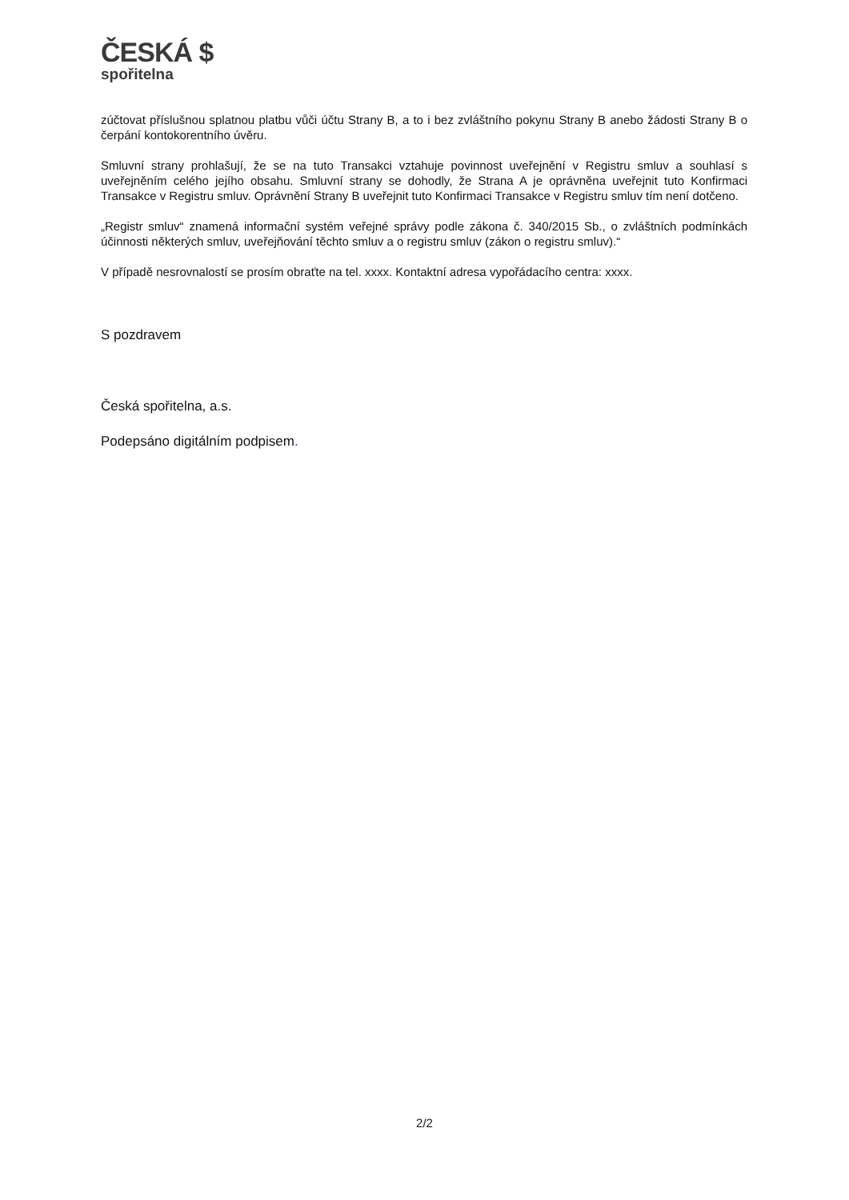ČESKÁ $
spořitelna
zúčtovat příslušnou splatnou platbu vůči účtu Strany B, a to i bez zvláštního pokynu Strany B anebo žádosti Strany B o čerpání kontokorentního úvěru.
Smluvní strany prohlašují, že se na tuto Transakci vztahuje povinnost uveřejnění v Registru smluv a souhlasí s uveřejněním celého jejího obsahu. Smluvní strany se dohodly, že Strana A je oprávněna uveřejnit tuto Konfirmaci Transakce v Registru smluv. Oprávnění Strany B uveřejnit tuto Konfirmaci Transakce v Registru smluv tím není dotčeno.
„Registr smluv“ znamená informační systém veřejné správy podle zákona č. 340/2015 Sb., o zvláštních podmínkách účinnosti některých smluv, uveřejňování těchto smluv a o registru smluv (zákon o registru smluv).“
V případě nesrovnalostí se prosím obraťte na tel. xxxx. Kontaktní adresa vypořádacího centra: xxxx.
S pozdravem
Česká spořitelna, a.s.
Podepsáno digitálním podpisem.
2/2